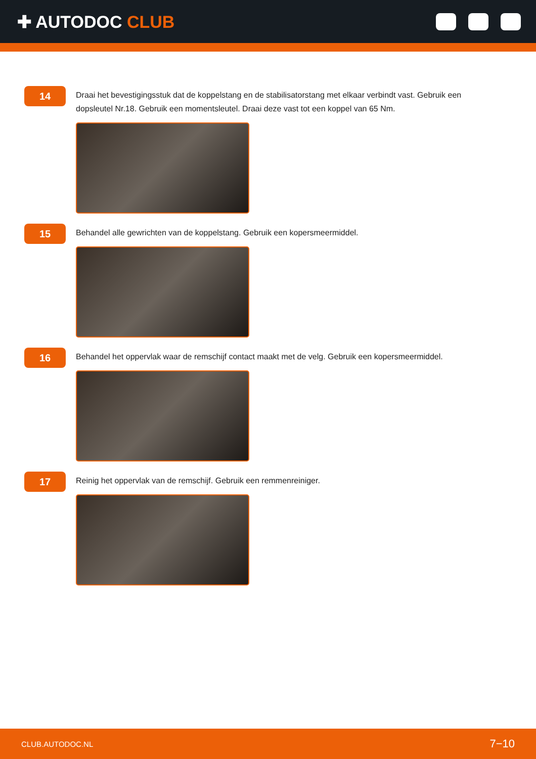✚ AUTODOC CLUB
14
Draai het bevestigingsstuk dat de koppelstang en de stabilisatorstang met elkaar verbindt vast. Gebruik een dopsleutel Nr.18. Gebruik een momentsleutel. Draai deze vast tot een koppel van 65 Nm.
15
Behandel alle gewrichten van de koppelstang. Gebruik een kopersmeermiddel.
16
Behandel het oppervlak waar de remschijf contact maakt met de velg. Gebruik een kopersmeermiddel.
17
Reinig het oppervlak van de remschijf. Gebruik een remmenreiniger.
CLUB.AUTODOC.NL 7−10